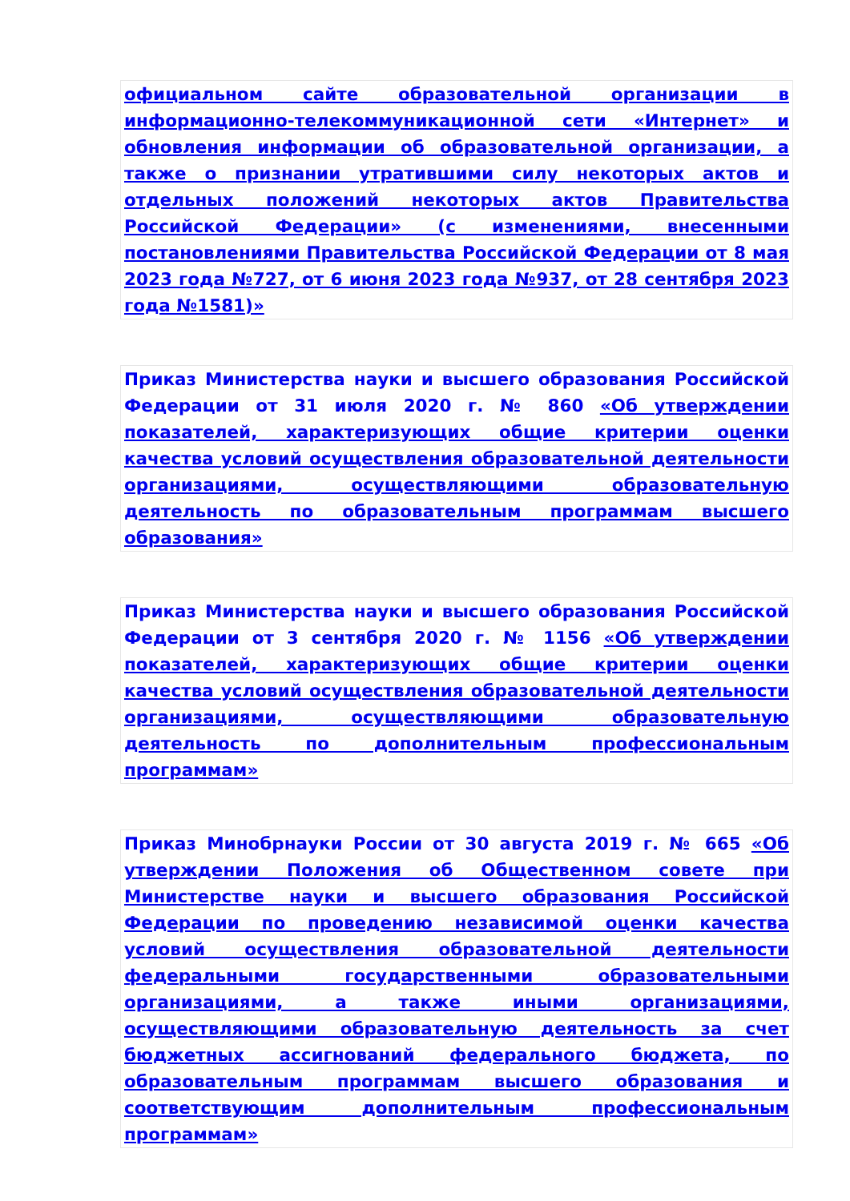официальном сайте образовательной организации в информационно-телекоммуникационной сети «Интернет» и обновления информации об образовательной организации, а также о признании утратившими силу некоторых актов и отдельных положений некоторых актов Правительства Российской Федерации» (с изменениями, внесенными постановлениями Правительства Российской Федерации от 8 мая 2023 года №727, от 6 июня 2023 года №937, от 28 сентября 2023 года №1581)»
Приказ Министерства науки и высшего образования Российской Федерации от 31 июля 2020 г. № 860 «Об утверждении показателей, характеризующих общие критерии оценки качества условий осуществления образовательной деятельности организациями, осуществляющими образовательную деятельность по образовательным программам высшего образования»
Приказ Министерства науки и высшего образования Российской Федерации от 3 сентября 2020 г. № 1156 «Об утверждении показателей, характеризующих общие критерии оценки качества условий осуществления образовательной деятельности организациями, осуществляющими образовательную деятельность по дополнительным профессиональным программам»
Приказ Минобрнауки России от 30 августа 2019 г. № 665 «Об утверждении Положения об Общественном совете при Министерстве науки и высшего образования Российской Федерации по проведению независимой оценки качества условий осуществления образовательной деятельности федеральными государственными образовательными организациями, а также иными организациями, осуществляющими образовательную деятельность за счет бюджетных ассигнований федерального бюджета, по образовательным программам высшего образования и соответствующим дополнительным профессиональным программам»